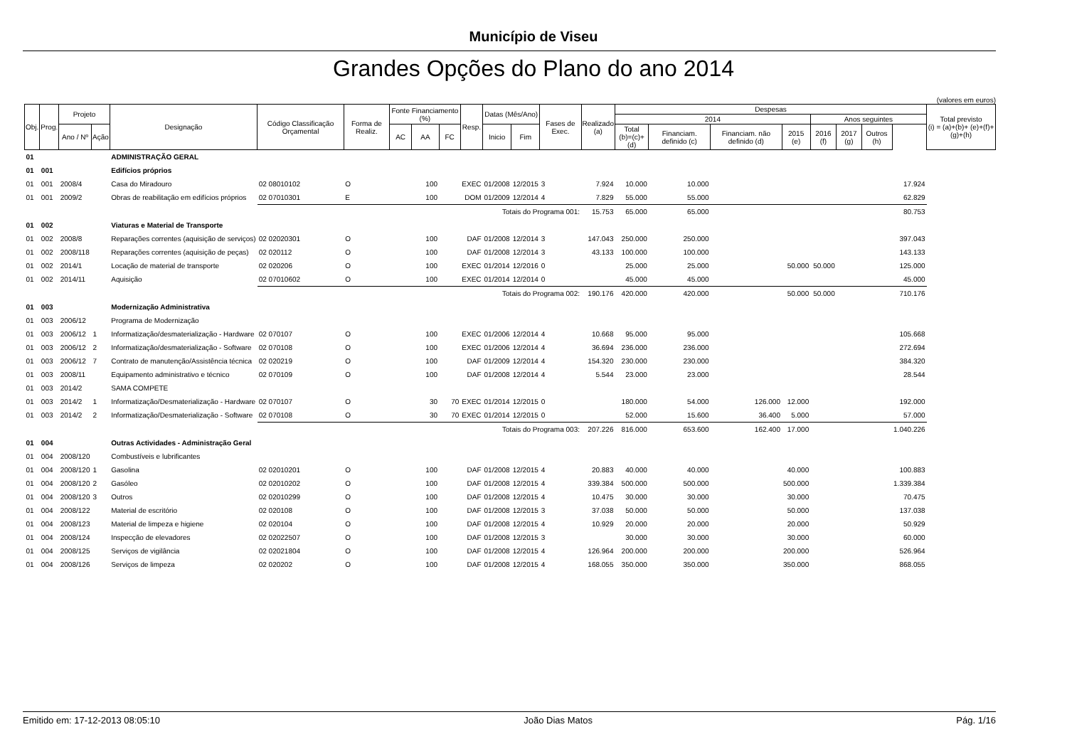Município de Viseu
Grandes Opções do Plano do ano 2014
(valores em euros)
| Obj. | Prog. | Projeto | | Designação | Código Classificação Orçamental | Forma de Realiz. | Fonte Financiamento (%) | | | Resp. | Datas (Mês/Ano) | | Fases de Exec. | Realizado (a) | Despesas | | | | | | | | Total previsto (i) = (a)+(b)+ (e)+(f)+(g)+(h) |
| --- | --- | --- | --- | --- | --- | --- | --- | --- | --- | --- | --- | --- | --- | --- | --- | --- | --- | --- | --- | --- | --- | --- | --- |
| | | | | | | | | | | | | | | | 2014 | | | | Anos seguintes | | | | |
| | | Ano / Nº | Ação | | | | AC | AA | FC | | Inicio | Fim | | | Total (b)=(c)+(d) | Financiam. definido (c) | Financiam. não definido (d) | 2015 (e) | 2016 (f) | 2017 (g) | Outros (h) | | |
| 01 | | | | ADMINISTRAÇÃO GERAL | | | | | | | | | | | | | | | | | | | |
| 01 | 001 | | | Edifícios próprios | | | | | | | | | | | | | | | | | | | |
| 01 | 001 | 2008/4 | | Casa do Miradouro | 02 08010102 | O | | 100 | | EXEC | 01/2008 | 12/2015 | 3 | 7.924 | 10.000 | 10.000 | | | | | | 17.924 | |
| 01 | 001 | 2009/2 | | Obras de reabilitação em edifícios próprios | 02 07010301 | E | | 100 | | DOM | 01/2009 | 12/2014 | 4 | 7.829 | 55.000 | 55.000 | | | | | | 62.829 | |
| | | | | | Totais do Programa 001: | | | | | | | | | 15.753 | 65.000 | 65.000 | | | | | | 80.753 | |
| 01 | 002 | | | Viaturas e Material de Transporte | | | | | | | | | | | | | | | | | | | |
| 01 | 002 | 2008/8 | | Reparações correntes (aquisição de serviços) | 02 02020301 | O | | 100 | | DAF | 01/2008 | 12/2014 | 3 | 147.043 | 250.000 | 250.000 | | | | | | 397.043 | |
| 01 | 002 | 2008/118 | | Reparações correntes (aquisição de peças) | 02 020112 | O | | 100 | | DAF | 01/2008 | 12/2014 | 3 | 43.133 | 100.000 | 100.000 | | | | | | 143.133 | |
| 01 | 002 | 2014/1 | | Locação de material de transporte | 02 020206 | O | | 100 | | EXEC | 01/2014 | 12/2016 | 0 | | 25.000 | 25.000 | | 50.000 | 50.000 | | | 125.000 | |
| 01 | 002 | 2014/11 | | Aquisição | 02 07010602 | O | | 100 | | EXEC | 01/2014 | 12/2014 | 0 | | 45.000 | 45.000 | | | | | | 45.000 | |
| | | | | | Totais do Programa 002: | | | | | | | | | 190.176 | 420.000 | 420.000 | | 50.000 | 50.000 | | | 710.176 | |
| 01 | 003 | | | Modernização Administrativa | | | | | | | | | | | | | | | | | | | |
| 01 | 003 | 2006/12 | | Programa de Modernização | | | | | | | | | | | | | | | | | | | |
| 01 | 003 | 2006/12 | 1 | Informatização/desmaterialização - Hardware | 02 070107 | O | | 100 | | EXEC | 01/2006 | 12/2014 | 4 | 10.668 | 95.000 | 95.000 | | | | | | 105.668 | |
| 01 | 003 | 2006/12 | 2 | Informatização/desmaterialização - Software | 02 070108 | O | | 100 | | EXEC | 01/2006 | 12/2014 | 4 | 36.694 | 236.000 | 236.000 | | | | | | 272.694 | |
| 01 | 003 | 2006/12 | 7 | Contrato de manutenção/Assistência técnica | 02 020219 | O | | 100 | | DAF | 01/2009 | 12/2014 | 4 | 154.320 | 230.000 | 230.000 | | | | | | 384.320 | |
| 01 | 003 | 2008/11 | | Equipamento administrativo e técnico | 02 070109 | O | | 100 | | DAF | 01/2008 | 12/2014 | 4 | 5.544 | 23.000 | 23.000 | | | | | | 28.544 | |
| 01 | 003 | 2014/2 | | SAMA COMPETE | | | | | | | | | | | | | | | | | | | |
| 01 | 003 | 2014/2 | 1 | Informatização/Desmaterialização - Hardware | 02 070107 | O | | 30 | 70 | EXEC | 01/2014 | 12/2015 | 0 | | 180.000 | 54.000 | 126.000 | 12.000 | | | | 192.000 | |
| 01 | 003 | 2014/2 | 2 | Informatização/Desmaterialização - Software | 02 070108 | O | | 30 | 70 | EXEC | 01/2014 | 12/2015 | 0 | | 52.000 | 15.600 | 36.400 | 5.000 | | | | 57.000 | |
| | | | | | Totais do Programa 003: | | | | | | | | | 207.226 | 816.000 | 653.600 | 162.400 | 17.000 | | | | 1.040.226 | |
| 01 | 004 | | | Outras Actividades - Administração Geral | | | | | | | | | | | | | | | | | | | |
| 01 | 004 | 2008/120 | | Combustíveis e lubrificantes | | | | | | | | | | | | | | | | | | | |
| 01 | 004 | 2008/120 | 1 | Gasolina | 02 02010201 | O | | 100 | | DAF | 01/2008 | 12/2015 | 4 | 20.883 | 40.000 | 40.000 | | 40.000 | | | | 100.883 | |
| 01 | 004 | 2008/120 | 2 | Gasóleo | 02 02010202 | O | | 100 | | DAF | 01/2008 | 12/2015 | 4 | 339.384 | 500.000 | 500.000 | | 500.000 | | | | 1.339.384 | |
| 01 | 004 | 2008/120 | 3 | Outros | 02 02010299 | O | | 100 | | DAF | 01/2008 | 12/2015 | 4 | 10.475 | 30.000 | 30.000 | | 30.000 | | | | 70.475 | |
| 01 | 004 | 2008/122 | | Material de escritório | 02 020108 | O | | 100 | | DAF | 01/2008 | 12/2015 | 3 | 37.038 | 50.000 | 50.000 | | 50.000 | | | | 137.038 | |
| 01 | 004 | 2008/123 | | Material de limpeza e higiene | 02 020104 | O | | 100 | | DAF | 01/2008 | 12/2015 | 4 | 10.929 | 20.000 | 20.000 | | 20.000 | | | | 50.929 | |
| 01 | 004 | 2008/124 | | Inspecção de elevadores | 02 02022507 | O | | 100 | | DAF | 01/2008 | 12/2015 | 3 | | 30.000 | 30.000 | | 30.000 | | | | 60.000 | |
| 01 | 004 | 2008/125 | | Serviços de vigilância | 02 02021804 | O | | 100 | | DAF | 01/2008 | 12/2015 | 4 | 126.964 | 200.000 | 200.000 | | 200.000 | | | | 526.964 | |
| 01 | 004 | 2008/126 | | Serviços de limpeza | 02 020202 | O | | 100 | | DAF | 01/2008 | 12/2015 | 4 | 168.055 | 350.000 | 350.000 | | 350.000 | | | | 868.055 | |
Emitido em: 17-12-2013 08:05:10 João Dias Matos Pág. 1/16